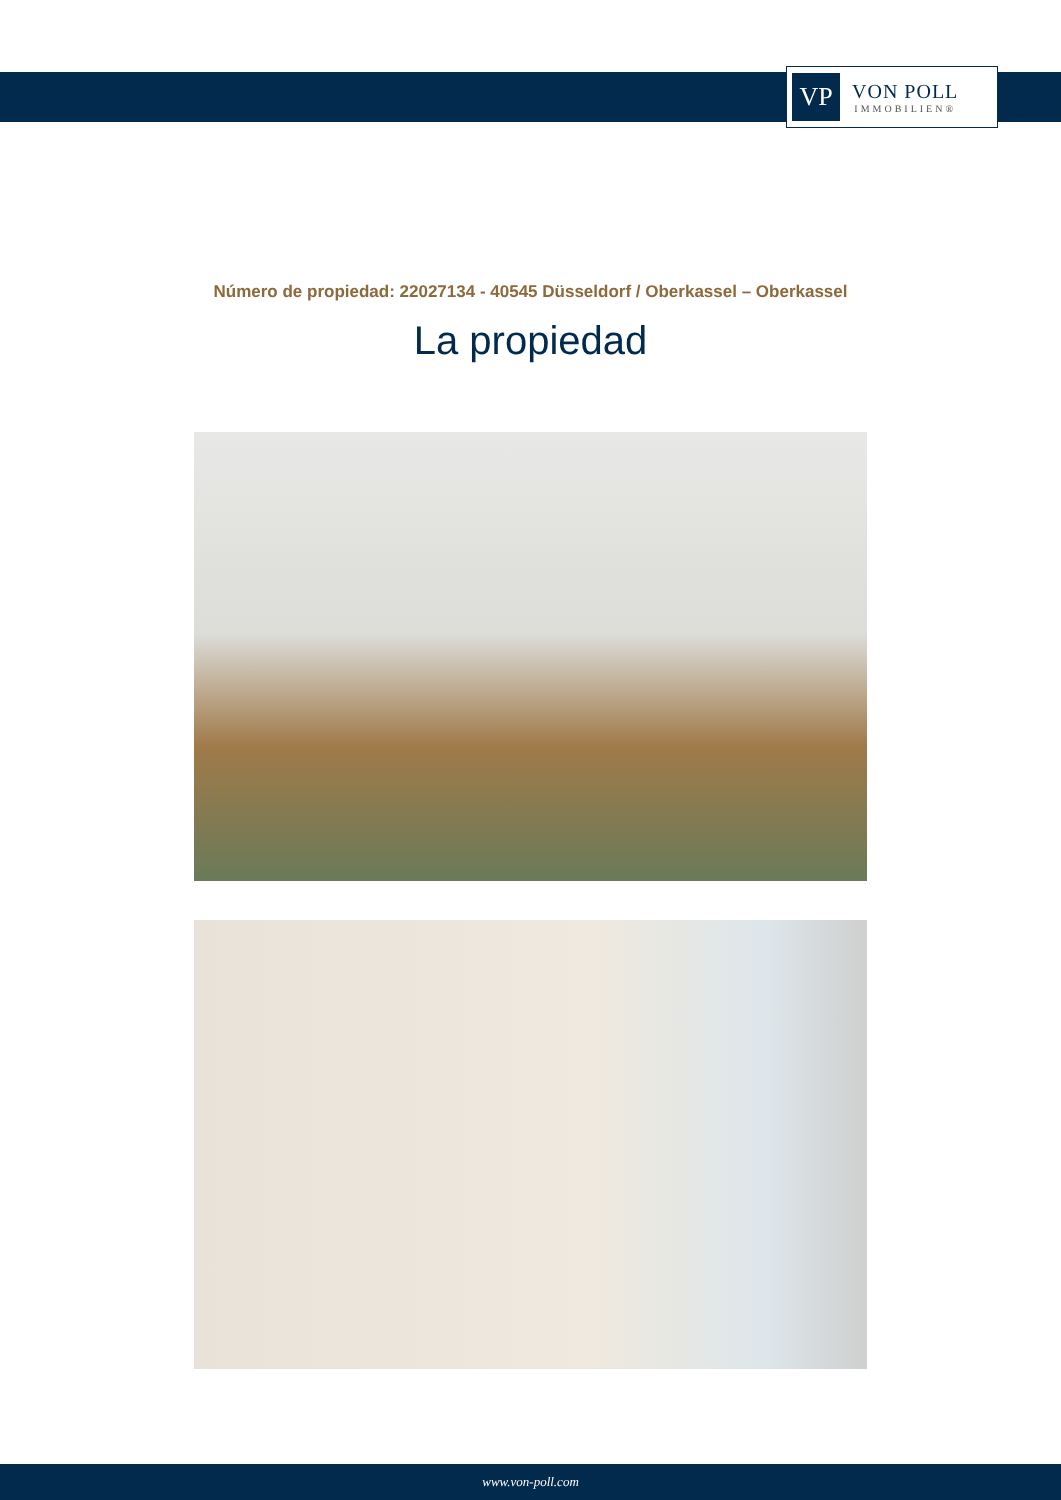VP
VON POLL
IMMOBILIEN®
Número de propiedad: 22027134 - 40545 Düsseldorf / Oberkassel – Oberkassel
La propiedad
www.von-poll.com